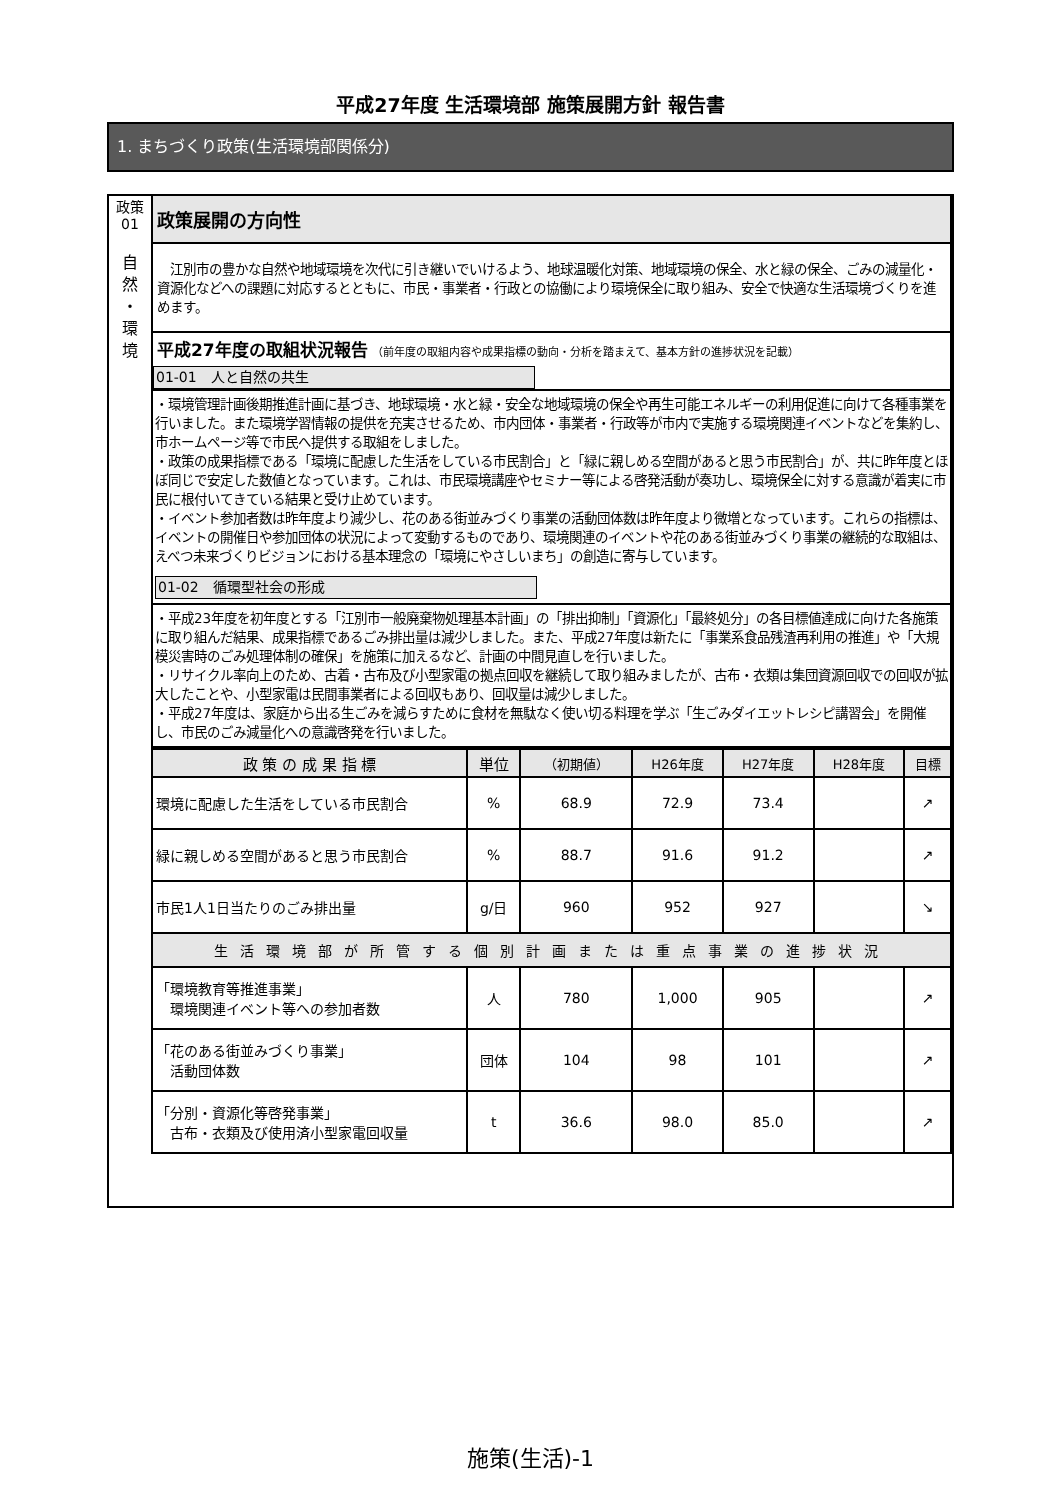平成27年度 生活環境部 施策展開方針 報告書
1. まちづくり政策(生活環境部関係分)
政策
01
自
然
・
環
境
政策展開の方向性
　江別市の豊かな自然や地域環境を次代に引き継いでいけるよう、地球温暖化対策、地域環境の保全、水と緑の保全、ごみの減量化・資源化などへの課題に対応するとともに、市民・事業者・行政との協働により環境保全に取り組み、安全で快適な生活環境づくりを進めます。
平成27年度の取組状況報告 （前年度の取組内容や成果指標の動向・分析を踏まえて、基本方針の進捗状況を記載）
01-01　人と自然の共生
・環境管理計画後期推進計画に基づき、地球環境・水と緑・安全な地域環境の保全や再生可能エネルギーの利用促進に向けて各種事業を行いました。また環境学習情報の提供を充実させるため、市内団体・事業者・行政等が市内で実施する環境関連イベントなどを集約し、市ホームページ等で市民へ提供する取組をしました。
・政策の成果指標である「環境に配慮した生活をしている市民割合」と「緑に親しめる空間があると思う市民割合」が、共に昨年度とほぼ同じで安定した数値となっています。これは、市民環境講座やセミナー等による啓発活動が奏功し、環境保全に対する意識が着実に市民に根付いてきている結果と受け止めています。
・イベント参加者数は昨年度より減少し、花のある街並みづくり事業の活動団体数は昨年度より微増となっています。これらの指標は、イベントの開催日や参加団体の状況によって変動するものであり、環境関連のイベントや花のある街並みづくり事業の継続的な取組は、えべつ未来づくりビジョンにおける基本理念の「環境にやさしいまち」の創造に寄与しています。
01-02　循環型社会の形成
・平成23年度を初年度とする「江別市一般廃棄物処理基本計画」の「排出抑制」「資源化」「最終処分」の各目標値達成に向けた各施策に取り組んだ結果、成果指標であるごみ排出量は減少しました。また、平成27年度は新たに「事業系食品残渣再利用の推進」や「大規模災害時のごみ処理体制の確保」を施策に加えるなど、計画の中間見直しを行いました。
・リサイクル率向上のため、古着・古布及び小型家電の拠点回収を継続して取り組みましたが、古布・衣類は集団資源回収での回収が拡大したことや、小型家電は民間事業者による回収もあり、回収量は減少しました。
・平成27年度は、家庭から出る生ごみを減らすために食材を無駄なく使い切る料理を学ぶ「生ごみダイエットレシピ講習会」を開催し、市民のごみ減量化への意識啓発を行いました。
| 政 策 の 成 果 指 標 | 単位 | （初期値） | H26年度 | H27年度 | H28年度 | 目標 |
| --- | --- | --- | --- | --- | --- | --- |
| 環境に配慮した生活をしている市民割合 | % | 68.9 | 72.9 | 73.4 | | ↗ |
| 緑に親しめる空間があると思う市民割合 | % | 88.7 | 91.6 | 91.2 | | ↗ |
| 市民1人1日当たりのごみ排出量 | g/日 | 960 | 952 | 927 | | ↘ |
| 生活環境部が所管する個別計画または重点事業の進捗状況 | | | | | | |
| 「環境教育等推進事業」 環境関連イベント等への参加者数 | 人 | 780 | 1,000 | 905 | | ↗ |
| 「花のある街並みづくり事業」 活動団体数 | 団体 | 104 | 98 | 101 | | ↗ |
| 「分別・資源化等啓発事業」 古布・衣類及び使用済小型家電回収量 | t | 36.6 | 98.0 | 85.0 | | ↗ |
施策(生活)-1